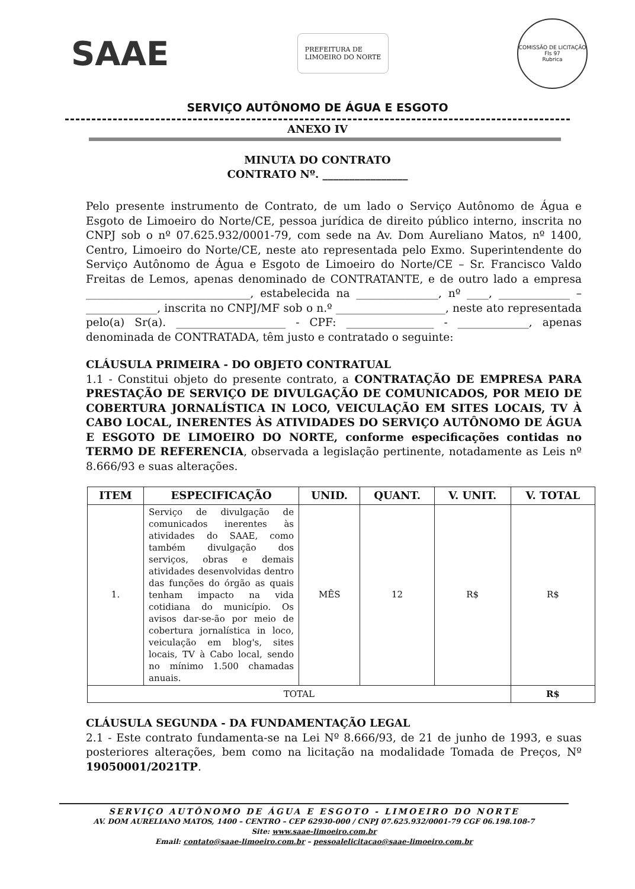SAAE
PREFEITURA DE
LIMOEIRO DO NORTE
COMISSÃO DE LICITAÇÃO
Fls 97
Rubrica
SERVIÇO AUTÔNOMO DE ÁGUA E ESGOTO
ANEXO IV
MINUTA DO CONTRATO
CONTRATO Nº. ________________
Pelo presente instrumento de Contrato, de um lado o Serviço Autônomo de Água e Esgoto de Limoeiro do Norte/CE, pessoa jurídica de direito público interno, inscrita no CNPJ sob o nº 07.625.932/0001-79, com sede na Av. Dom Aureliano Matos, nº 1400, Centro, Limoeiro do Norte/CE, neste ato representada pelo Exmo. Superintendente do Serviço Autônomo de Água e Esgoto de Limoeiro do Norte/CE – Sr. Francisco Valdo Freitas de Lemos, apenas denominado de CONTRATANTE, e de outro lado a empresa ______________________________, estabelecida na _______________, nº ____, _____________ – _____________, inscrita no CNPJ/MF sob o n.º ____________________, neste ato representada pelo(a) Sr(a). ____________________ - CPF: ________________ - _____________, apenas denominada de CONTRATADA, têm justo e contratado o seguinte:
CLÁUSULA PRIMEIRA - DO OBJETO CONTRATUAL
1.1 - Constitui objeto do presente contrato, a CONTRATAÇÃO DE EMPRESA PARA PRESTAÇÃO DE SERVIÇO DE DIVULGAÇÃO DE COMUNICADOS, POR MEIO DE COBERTURA JORNALÍSTICA IN LOCO, VEICULAÇÃO EM SITES LOCAIS, TV À CABO LOCAL, INERENTES ÀS ATIVIDADES DO SERVIÇO AUTÔNOMO DE ÁGUA E ESGOTO DE LIMOEIRO DO NORTE, conforme especificações contidas no TERMO DE REFERENCIA, observada a legislação pertinente, notadamente as Leis nº 8.666/93 e suas alterações.
| ITEM | ESPECIFICAÇÃO | UNID. | QUANT. | V. UNIT. | V. TOTAL |
| --- | --- | --- | --- | --- | --- |
| 1. | Serviço de divulgação de comunicados inerentes às atividades do SAAE, como também divulgação dos serviços, obras e demais atividades desenvolvidas dentro das funções do órgão as quais tenham impacto na vida cotidiana do município. Os avisos dar-se-ão por meio de cobertura jornalística in loco, veiculação em blog's, sites locais, TV à Cabo local, sendo no mínimo 1.500 chamadas anuais. | MÊS | 12 | R$ | R$ |
| TOTAL | | | | | R$ |
CLÁUSULA SEGUNDA - DA FUNDAMENTAÇÃO LEGAL
2.1 - Este contrato fundamenta-se na Lei Nº 8.666/93, de 21 de junho de 1993, e suas posteriores alterações, bem como na licitação na modalidade Tomada de Preços, Nº 19050001/2021TP.
SERVIÇO AUTÔNOMO DE ÁGUA E ESGOTO - LIMOEIRO DO NORTE
AV. DOM AURELIANO MATOS, 1400 – CENTRO – CEP 62930-000 / CNPJ 07.625.932/0001-79 CGF 06.198.108-7
Site: www.saae-limoeiro.com.br
Email: contato@saae-limoeiro.com.br – pessoalelicitacao@saae-limoeiro.com.br